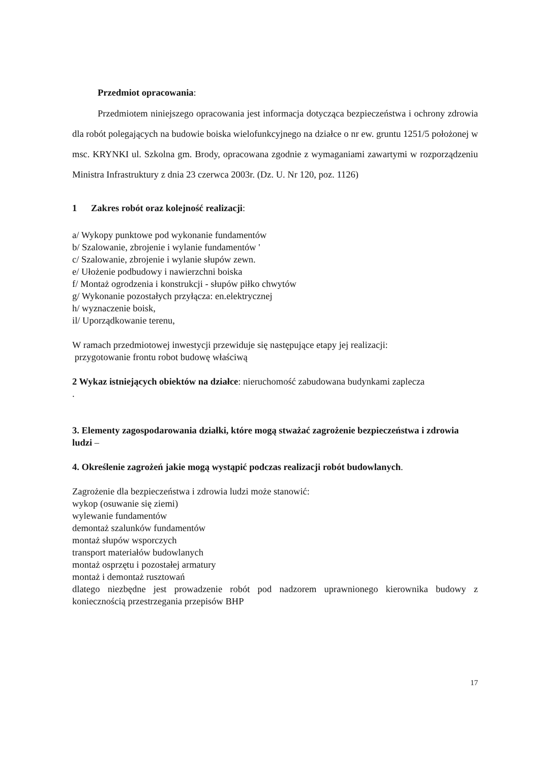Przedmiot opracowania:
Przedmiotem niniejszego opracowania jest informacja dotycząca bezpieczeństwa i ochrony zdrowia dla robót polegających na budowie boiska wielofunkcyjnego na działce o nr ew. gruntu 1251/5 położonej w msc. KRYNKI ul. Szkolna gm. Brody, opracowana zgodnie z wymaganiami zawartymi w rozporządzeniu Ministra Infrastruktury z dnia 23 czerwca 2003r. (Dz. U. Nr 120, poz. 1126)
1 Zakres robót oraz kolejność realizacji:
a/ Wykopy punktowe pod wykonanie fundamentów
b/ Szalowanie, zbrojenie i wylanie fundamentów '
c/ Szalowanie, zbrojenie i wylanie słupów zewn.
e/ Ułożenie podbudowy i nawierzchni boiska
f/ Montaż ogrodzenia i konstrukcji - słupów piłko chwytów
g/ Wykonanie pozostałych przyłącza: en.elektrycznej
h/ wyznaczenie boisk,
il/ Uporządkowanie terenu,
W ramach przedmiotowej inwestycji przewiduje się następujące etapy jej realizacji:
przygotowanie frontu robot budowę właściwą
2 Wykaz istniejących obiektów na działce: nieruchomość zabudowana budynkami zaplecza
.
3. Elementy zagospodarowania działki, które mogą stważać zagrożenie bezpieczeństwa i zdrowia ludzi –
4. Określenie zagrożeń jakie mogą wystąpić podczas realizacji robót budowlanych.
Zagrożenie dla bezpieczeństwa i zdrowia ludzi może stanowić:
wykop (osuwanie się ziemi)
wylewanie fundamentów
demontaż szalunków fundamentów
montaż słupów wsporczych
transport materiałów budowlanych
montaż osprzętu i pozostałej armatury
montaż i demontaż rusztowań
dlatego niezbędne jest prowadzenie robót pod nadzorem uprawnionego kierownika budowy z koniecznością przestrzegania przepisów BHP
17